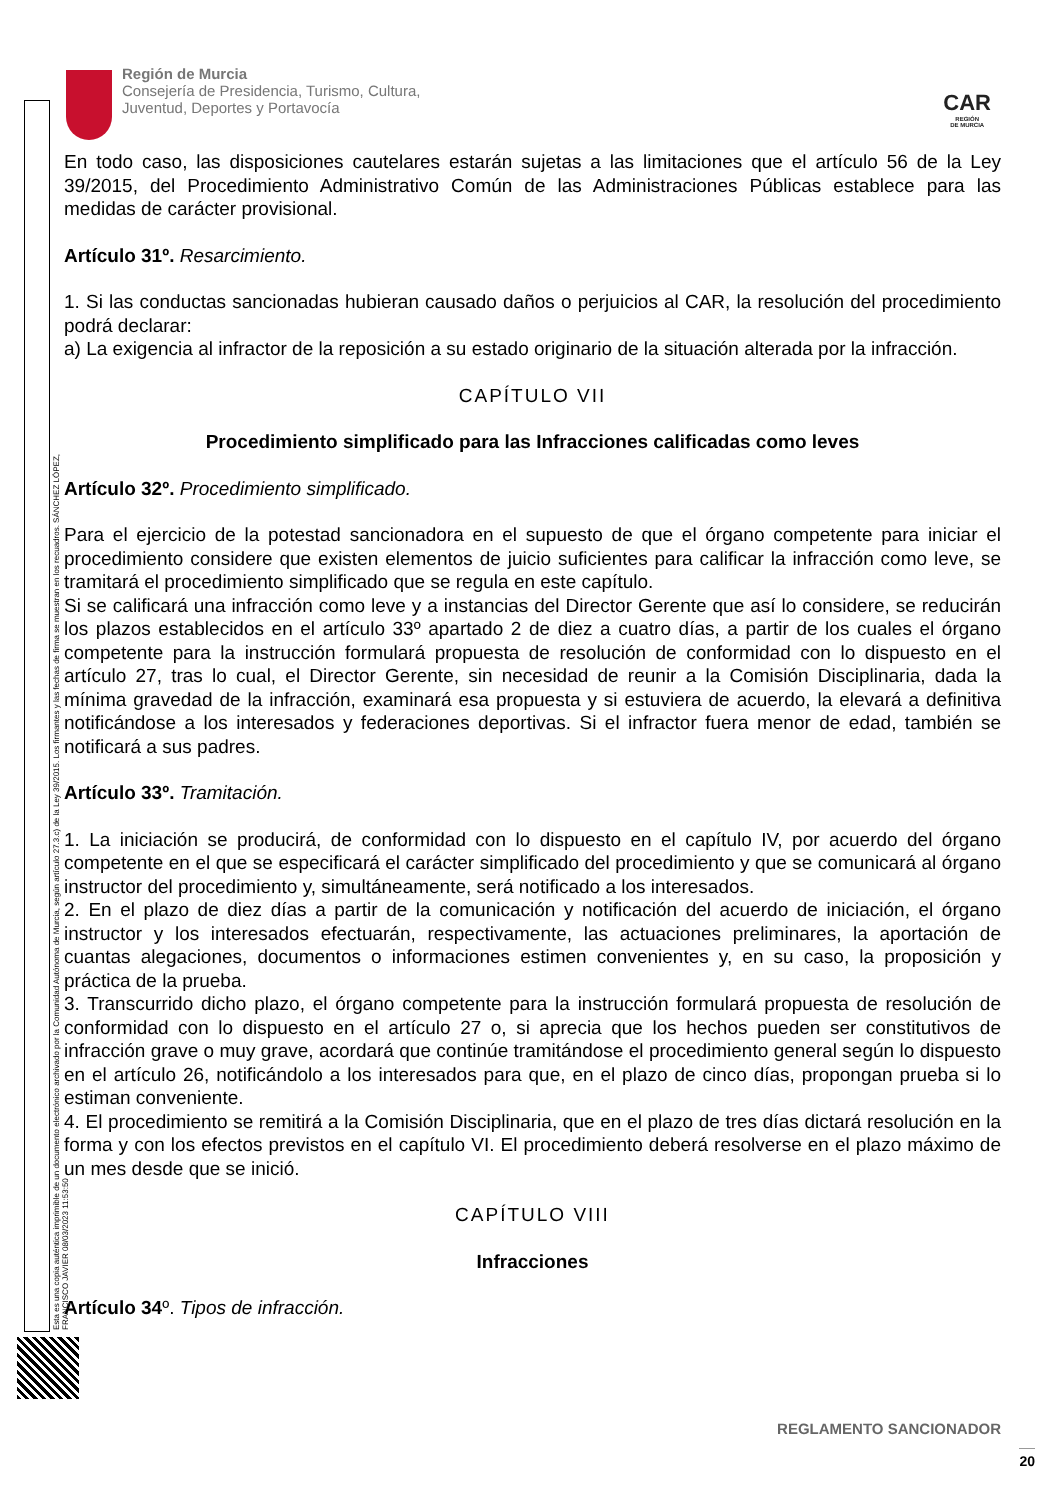Esta es una copia auténtica imprimible de un documento electrónico archivado por la Comunidad Autónoma de Murcia, según artículo 27.3.c) de la Ley 39/2015. Los firmantes y las fechas de firma se muestran en los recuadros. SÁNCHEZ LÓPEZ, FRANCISCO JAVIER 08/03/2023 11:53:50
Región de Murcia
Consejería de Presidencia, Turismo, Cultura,
Juventud, Deportes y Portavocía
CAR
REGIÓN
DE MURCIA
En todo caso, las disposiciones cautelares estarán sujetas a las limitaciones que el artículo 56 de la Ley 39/2015, del Procedimiento Administrativo Común de las Administraciones Públicas establece para las medidas de carácter provisional.
Artículo 31º. Resarcimiento.
1. Si las conductas sancionadas hubieran causado daños o perjuicios al CAR, la resolución del procedimiento podrá declarar:
a) La exigencia al infractor de la reposición a su estado originario de la situación alterada por la infracción.
CAPÍTULO VII
Procedimiento simplificado para las Infracciones calificadas como leves
Artículo 32º. Procedimiento simplificado.
Para el ejercicio de la potestad sancionadora en el supuesto de que el órgano competente para iniciar el procedimiento considere que existen elementos de juicio suficientes para calificar la infracción como leve, se tramitará el procedimiento simplificado que se regula en este capítulo.
Si se calificará una infracción como leve y a instancias del Director Gerente que así lo considere, se reducirán los plazos establecidos en el artículo 33º apartado 2 de diez a cuatro días, a partir de los cuales el órgano competente para la instrucción formulará propuesta de resolución de conformidad con lo dispuesto en el artículo 27, tras lo cual, el Director Gerente, sin necesidad de reunir a la Comisión Disciplinaria, dada la mínima gravedad de la infracción, examinará esa propuesta y si estuviera de acuerdo, la elevará a definitiva notificándose a los interesados y federaciones deportivas. Si el infractor fuera menor de edad, también se notificará a sus padres.
Artículo 33º. Tramitación.
1. La iniciación se producirá, de conformidad con lo dispuesto en el capítulo IV, por acuerdo del órgano competente en el que se especificará el carácter simplificado del procedimiento y que se comunicará al órgano instructor del procedimiento y, simultáneamente, será notificado a los interesados.
2. En el plazo de diez días a partir de la comunicación y notificación del acuerdo de iniciación, el órgano instructor y los interesados efectuarán, respectivamente, las actuaciones preliminares, la aportación de cuantas alegaciones, documentos o informaciones estimen convenientes y, en su caso, la proposición y práctica de la prueba.
3. Transcurrido dicho plazo, el órgano competente para la instrucción formulará propuesta de resolución de conformidad con lo dispuesto en el artículo 27 o, si aprecia que los hechos pueden ser constitutivos de infracción grave o muy grave, acordará que continúe tramitándose el procedimiento general según lo dispuesto en el artículo 26, notificándolo a los interesados para que, en el plazo de cinco días, propongan prueba si lo estiman conveniente.
4. El procedimiento se remitirá a la Comisión Disciplinaria, que en el plazo de tres días dictará resolución en la forma y con los efectos previstos en el capítulo VI. El procedimiento deberá resolverse en el plazo máximo de un mes desde que se inició.
CAPÍTULO VIII
Infracciones
Artículo 34º. Tipos de infracción.
REGLAMENTO SANCIONADOR
20